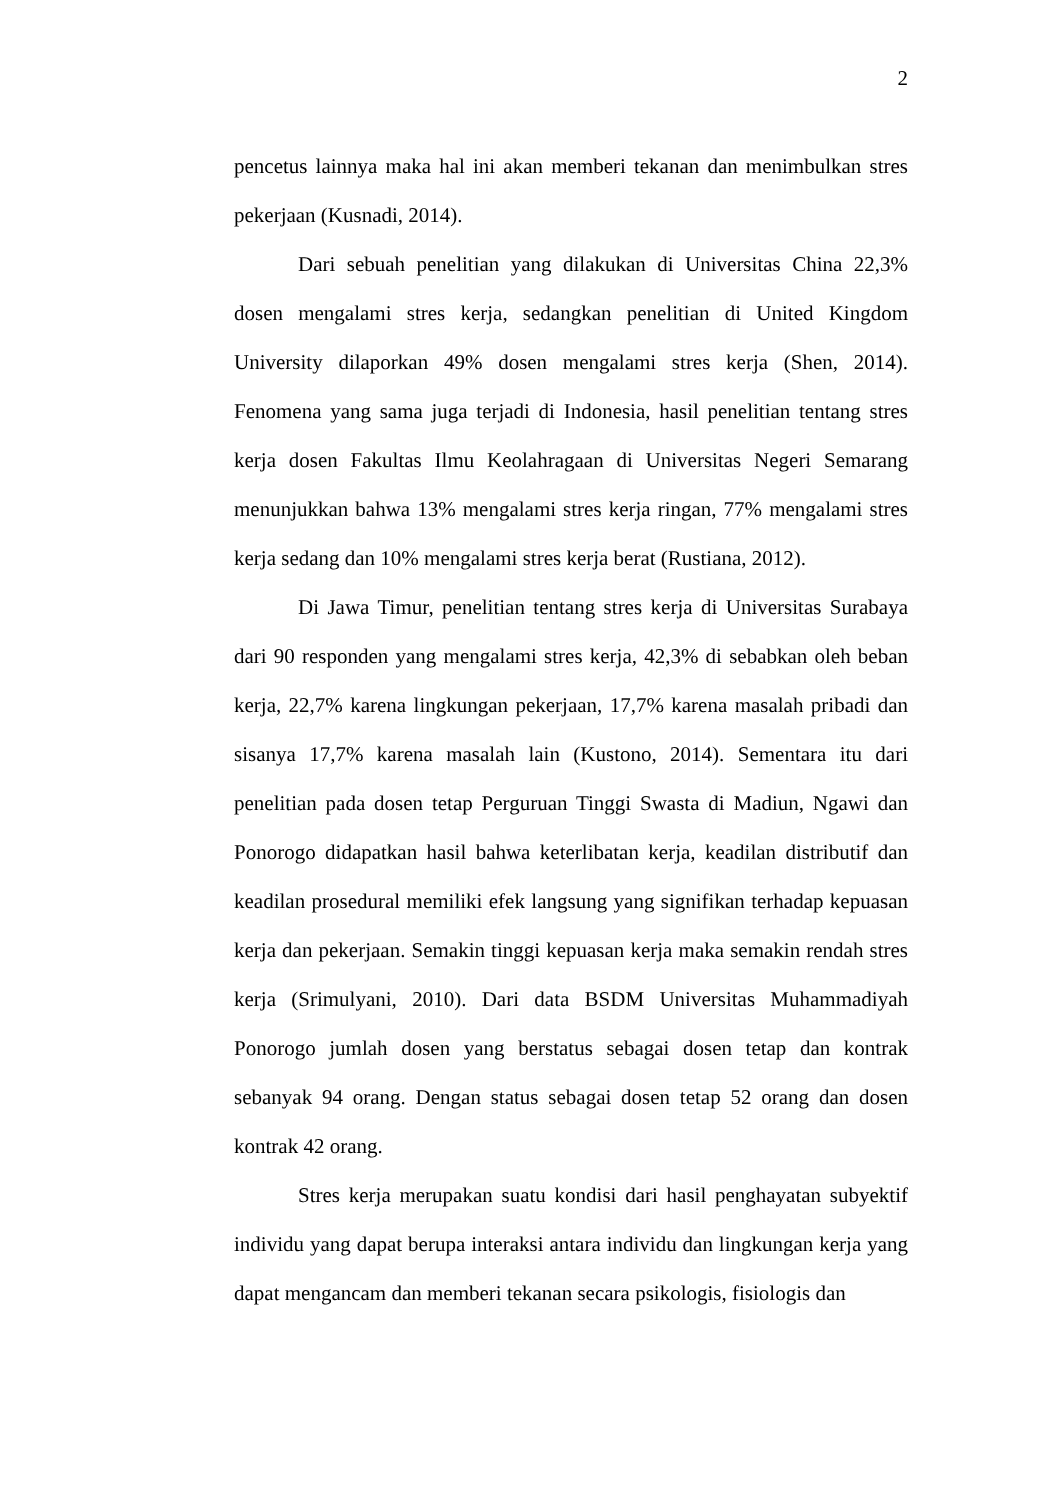2
pencetus lainnya maka hal ini akan memberi tekanan dan menimbulkan stres pekerjaan (Kusnadi, 2014).
Dari sebuah penelitian yang dilakukan di Universitas China 22,3% dosen mengalami stres kerja, sedangkan penelitian di United Kingdom University dilaporkan 49% dosen mengalami stres kerja (Shen, 2014). Fenomena yang sama juga terjadi di Indonesia, hasil penelitian tentang stres kerja dosen Fakultas Ilmu Keolahragaan di Universitas Negeri Semarang menunjukkan bahwa 13% mengalami stres kerja ringan, 77% mengalami stres kerja sedang dan 10% mengalami stres kerja berat (Rustiana, 2012).
Di Jawa Timur, penelitian tentang stres kerja di Universitas Surabaya dari 90 responden yang mengalami stres kerja, 42,3% di sebabkan oleh beban kerja, 22,7% karena lingkungan pekerjaan, 17,7% karena masalah pribadi dan sisanya 17,7% karena masalah lain (Kustono, 2014). Sementara itu dari penelitian pada dosen tetap Perguruan Tinggi Swasta di Madiun, Ngawi dan Ponorogo didapatkan hasil bahwa keterlibatan kerja, keadilan distributif dan keadilan prosedural memiliki efek langsung yang signifikan terhadap kepuasan kerja dan pekerjaan. Semakin tinggi kepuasan kerja maka semakin rendah stres kerja (Srimulyani, 2010). Dari data BSDM Universitas Muhammadiyah Ponorogo jumlah dosen yang berstatus sebagai dosen tetap dan kontrak sebanyak 94 orang. Dengan status sebagai dosen tetap 52 orang dan dosen kontrak 42 orang.
Stres kerja merupakan suatu kondisi dari hasil penghayatan subyektif individu yang dapat berupa interaksi antara individu dan lingkungan kerja yang dapat mengancam dan memberi tekanan secara psikologis, fisiologis dan